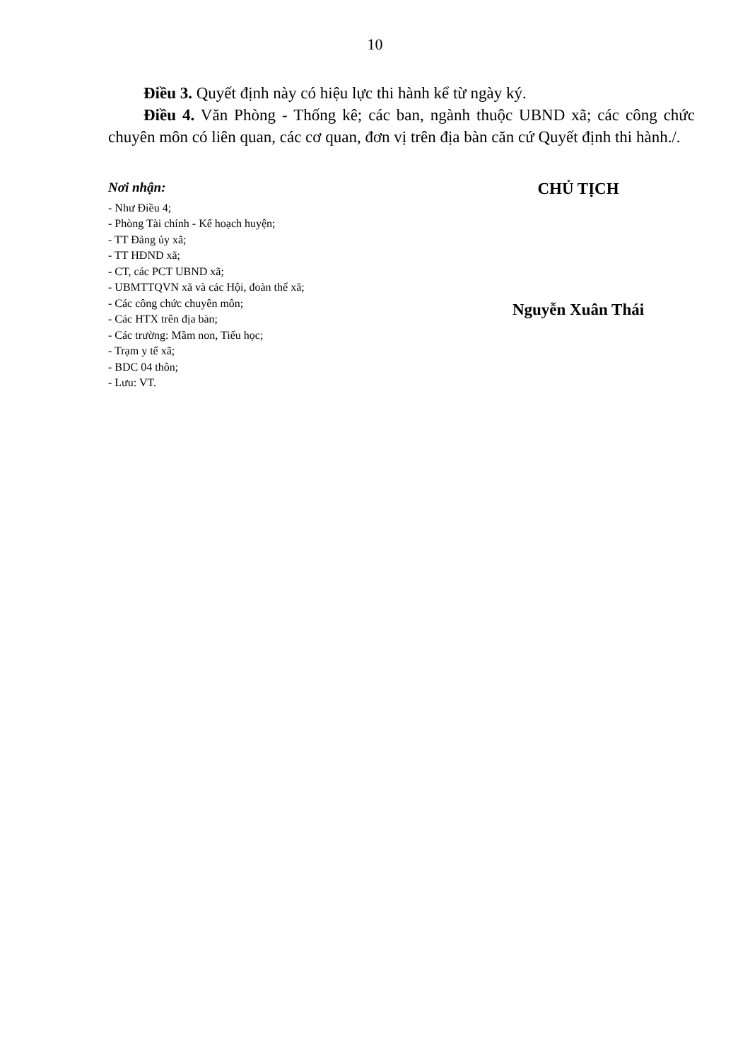10
Điều 3. Quyết định này có hiệu lực thi hành kể từ ngày ký.
Điều 4. Văn Phòng - Thống kê; các ban, ngành thuộc UBND xã; các công chức chuyên môn có liên quan, các cơ quan, đơn vị trên địa bàn căn cứ Quyết định thi hành./.
Nơi nhận:
- Như Điều 4;
- Phòng Tài chính - Kế hoạch huyện;
- TT Đảng ủy xã;
- TT HĐND xã;
- CT, các PCT UBND xã;
- UBMTTQVN xã và các Hội, đoàn thể xã;
- Các công chức chuyên môn;
- Các HTX trên địa bàn;
- Các trường: Mầm non, Tiểu học;
- Trạm y tế xã;
- BDC 04 thôn;
- Lưu: VT.
CHỦ TỊCH
Nguyễn Xuân Thái